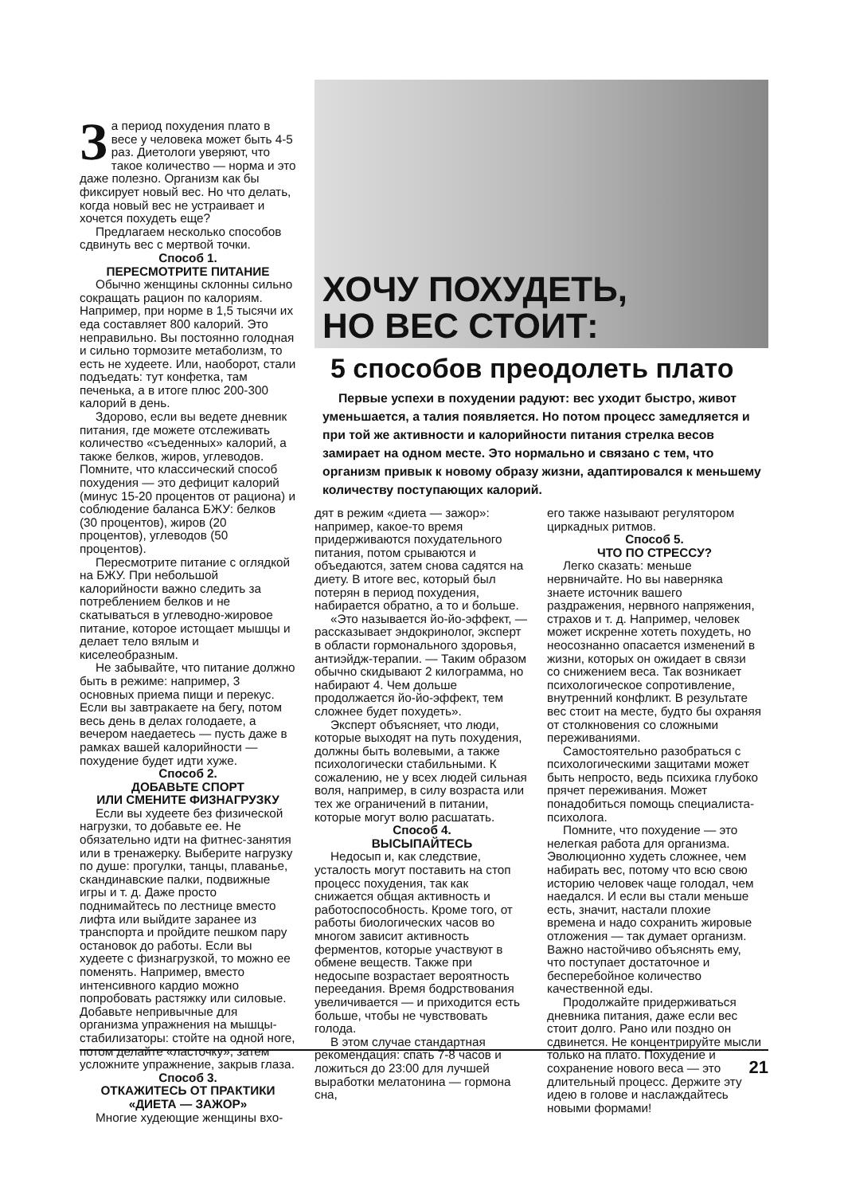За период похудения плато в весе у человека может быть 4-5 раз. Диетологи уверяют, что такое количество — норма и это даже полезно. Организм как бы фиксирует новый вес. Но что делать, когда новый вес не устраивает и хочется похудеть еще?
Предлагаем несколько способов сдвинуть вес с мертвой точки.
Способ 1.
ПЕРЕСМОТРИТЕ ПИТАНИЕ
Обычно женщины склонны сильно сокращать рацион по калориям. Например, при норме в 1,5 тысячи их еда составляет 800 калорий. Это неправильно. Вы постоянно голодная и сильно тормозите метаболизм, то есть не худеете. Или, наоборот, стали подъедать: тут конфетка, там печенька, а в итоге плюс 200-300 калорий в день.
Здорово, если вы ведете дневник питания, где можете отслеживать количество «съеденных» калорий, а также белков, жиров, углеводов. Помните, что классический способ похудения — это дефицит калорий (минус 15-20 процентов от рациона) и соблюдение баланса БЖУ: белков (30 процентов), жиров (20 процентов), углеводов (50 процентов).
Пересмотрите питание с оглядкой на БЖУ. При небольшой калорийности важно следить за потреблением белков и не скатываться в углеводно-жировое питание, которое истощает мышцы и делает тело вялым и киселеобразным.
Не забывайте, что питание должно быть в режиме: например, 3 основных приема пищи и перекус. Если вы завтракаете на бегу, потом весь день в делах голодаете, а вечером наедаетесь — пусть даже в рамках вашей калорийности — похудение будет идти хуже.
Способ 2.
ДОБАВЬТЕ СПОРТ
ИЛИ СМЕНИТЕ ФИЗНАГРУЗКУ
Если вы худеете без физической нагрузки, то добавьте ее. Не обязательно идти на фитнес-занятия или в тренажерку. Выберите нагрузку по душе: прогулки, танцы, плаванье, скандинавские палки, подвижные игры и т. д. Даже просто поднимайтесь по лестнице вместо лифта или выйдите заранее из транспорта и пройдите пешком пару остановок до работы. Если вы худеете с физнагрузкой, то можно ее поменять. Например, вместо интенсивного кардио можно попробовать растяжку или силовые. Добавьте непривычные для организма упражнения на мышцы-стабилизаторы: стойте на одной ноге, потом делайте «ласточку», затем усложните упражнение, закрыв глаза.
Способ 3.
ОТКАЖИТЕСЬ ОТ ПРАКТИКИ
«ДИЕТА — ЗАЖОР»
Многие худеющие женщины вхо-
ХОЧУ ПОХУДЕТЬ,
НО ВЕС СТОИТ:
5 способов преодолеть плато
Первые успехи в похудении радуют: вес уходит быстро, живот уменьшается, а талия появляется. Но потом процесс замедляется и при той же активности и калорийности питания стрелка весов замирает на одном месте. Это нормально и связано с тем, что организм привык к новому образу жизни, адаптировался к меньшему количеству поступающих калорий.
дят в режим «диета — зажор»: например, какое-то время придерживаются похудательного питания, потом срываются и объедаются, затем снова садятся на диету. В итоге вес, который был потерян в период похудения, набирается обратно, а то и больше.
«Это называется йо-йо-эффект, — рассказывает эндокринолог, эксперт в области гормонального здоровья, антиэйдж-терапии. — Таким образом обычно скидывают 2 килограмма, но набирают 4. Чем дольше продолжается йо-йо-эффект, тем сложнее будет похудеть».
Эксперт объясняет, что люди, которые выходят на путь похудения, должны быть волевыми, а также психологически стабильными. К сожалению, не у всех людей сильная воля, например, в силу возраста или тех же ограничений в питании, которые могут волю расшатать.
Способ 4.
ВЫСЫПАЙТЕСЬ
Недосып и, как следствие, усталость могут поставить на стоп процесс похудения, так как снижается общая активность и работоспособность. Кроме того, от работы биологических часов во многом зависит активность ферментов, которые участвуют в обмене веществ. Также при недосыпе возрастает вероятность переедания. Время бодрствования увеличивается — и приходится есть больше, чтобы не чувствовать голода.
В этом случае стандартная рекомендация: спать 7-8 часов и ложиться до 23:00 для лучшей выработки мелатонина — гормона сна,
его также называют регулятором циркадных ритмов.
Способ 5.
ЧТО ПО СТРЕССУ?
Легко сказать: меньше нервничайте. Но вы наверняка знаете источник вашего раздражения, нервного напряжения, страхов и т. д. Например, человек может искренне хотеть похудеть, но неосознанно опасается изменений в жизни, которых он ожидает в связи со снижением веса. Так возникает психологическое сопротивление, внутренний конфликт. В результате вес стоит на месте, будто бы охраняя от столкновения со сложными переживаниями.
Самостоятельно разобраться с психологическими защитами может быть непросто, ведь психика глубоко прячет переживания. Может понадобиться помощь специалиста-психолога.
Помните, что похудение — это нелегкая работа для организма. Эволюционно худеть сложнее, чем набирать вес, потому что всю свою историю человек чаще голодал, чем наедался. И если вы стали меньше есть, значит, настали плохие времена и надо сохранить жировые отложения — так думает организм. Важно настойчиво объяснять ему, что поступает достаточное и бесперебойное количество качественной еды.
Продолжайте придерживаться дневника питания, даже если вес стоит долго. Рано или поздно он сдвинется. Не концентрируйте мысли только на плато. Похудение и сохранение нового веса — это длительный процесс. Держите эту идею в голове и наслаждайтесь новыми формами!
21